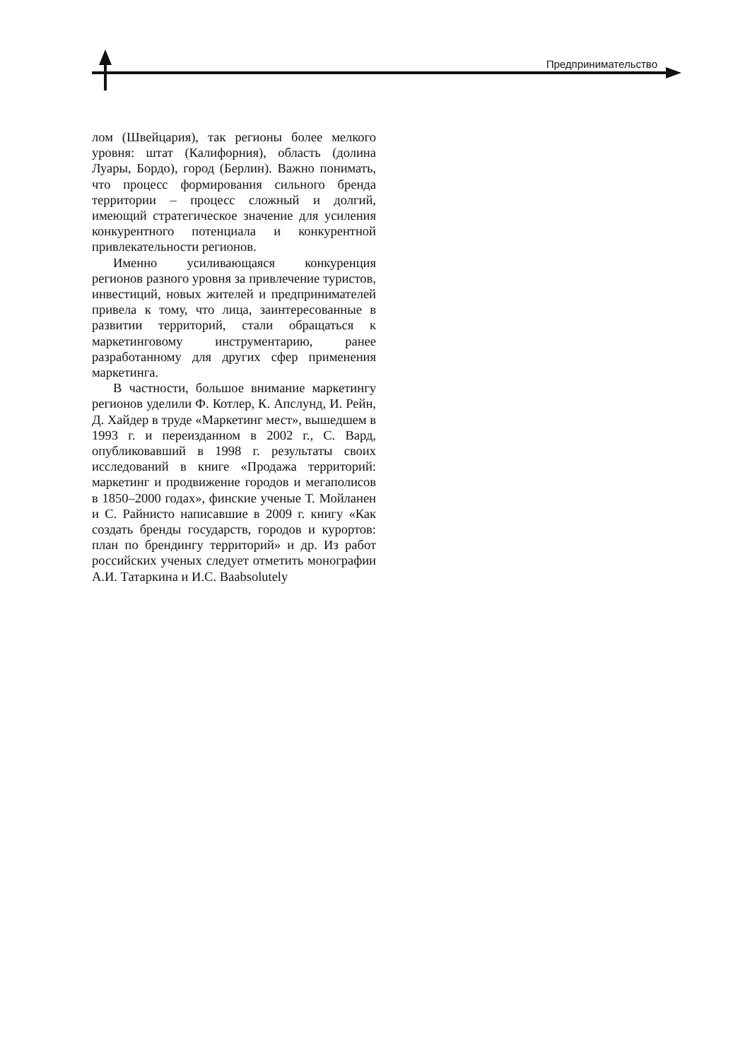Предпринимательство
лом (Швейцария), так регионы более мелкого уровня: штат (Калифорния), область (долина Луары, Бордо), город (Берлин). Важно понимать, что процесс формирования сильного бренда территории – процесс сложный и долгий, имеющий стратегическое значение для усиления конкурентного потенциала и конкурентной привлекательности регионов.
Именно усиливающаяся конкуренция регионов разного уровня за привлечение туристов, инвестиций, новых жителей и предпринимателей привела к тому, что лица, заинтересованные в развитии территорий, стали обращаться к маркетинговому инструментарию, ранее разработанному для других сфер применения маркетинга.
В частности, большое внимание маркетингу регионов уделили Ф. Котлер, К. Апслунд, И. Рейн, Д. Хайдер в труде «Маркетинг мест», вышедшем в 1993 г. и переизданном в 2002 г., С. Вард, опубликовавший в 1998 г. результаты своих исследований в книге «Продажа территорий: маркетинг и продвижение городов и мегаполисов в 1850–2000 годах», финские ученые Т. Мойланен и С. Райнисто написавшие в 2009 г. книгу «Как создать бренды государств, городов и курортов: план по брендингу территорий» и др. Из работ российских ученых следует отметить монографии А.И. Татаркина и И.С. Ваabsolutely